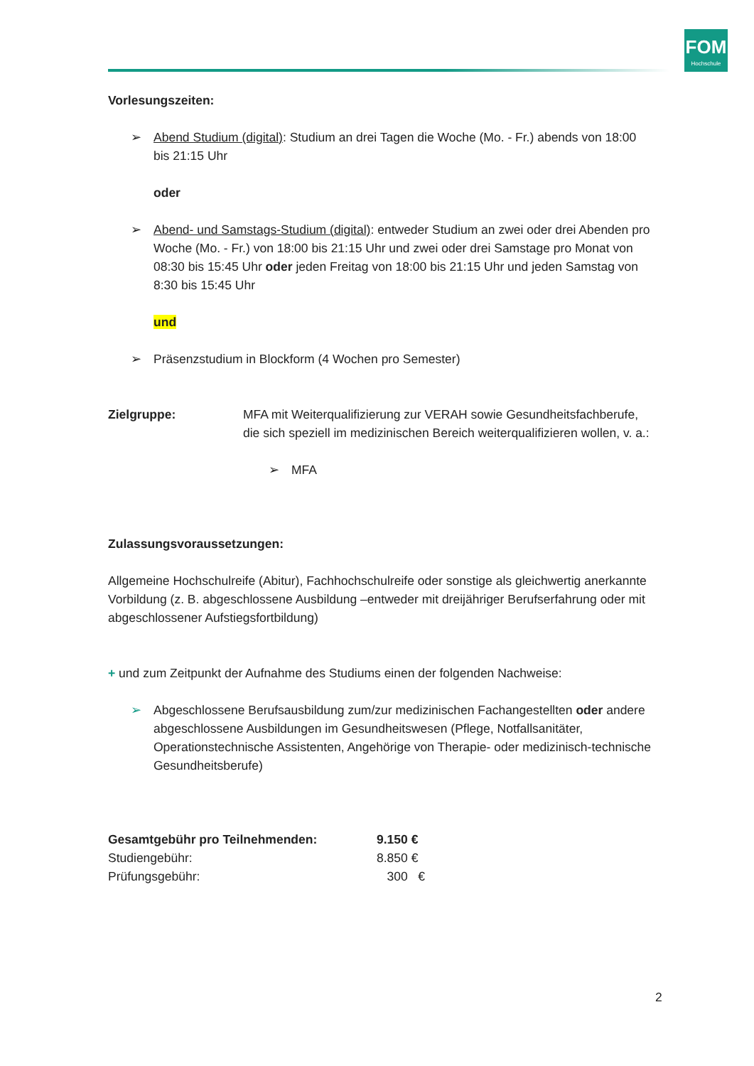FOM
Hochschule
Vorlesungszeiten:
➢ Abend Studium (digital): Studium an drei Tagen die Woche (Mo. - Fr.) abends von 18:00 bis 21:15 Uhr
oder
➢ Abend- und Samstags-Studium (digital): entweder Studium an zwei oder drei Abenden pro Woche (Mo. - Fr.) von 18:00 bis 21:15 Uhr und zwei oder drei Samstage pro Monat von 08:30 bis 15:45 Uhr oder jeden Freitag von 18:00 bis 21:15 Uhr und jeden Samstag von 8:30 bis 15:45 Uhr
und
➢ Präsenzstudium in Blockform (4 Wochen pro Semester)
Zielgruppe: MFA mit Weiterqualifizierung zur VERAH sowie Gesundheitsfachberufe, die sich speziell im medizinischen Bereich weiterqualifizieren wollen, v. a.:
➢ MFA
Zulassungsvoraussetzungen:
Allgemeine Hochschulreife (Abitur), Fachhochschulreife oder sonstige als gleichwertig anerkannte Vorbildung (z. B. abgeschlossene Ausbildung –entweder mit dreijähriger Berufserfahrung oder mit abgeschlossener Aufstiegsfortbildung)
+ und zum Zeitpunkt der Aufnahme des Studiums einen der folgenden Nachweise:
➢ Abgeschlossene Berufsausbildung zum/zur medizinischen Fachangestellten oder andere abgeschlossene Ausbildungen im Gesundheitswesen (Pflege, Notfallsanitäter, Operationstechnische Assistenten, Angehörige von Therapie- oder medizinisch-technische Gesundheitsberufe)
Gesamtgebühr pro Teilnehmenden: 9.150 €
Studiengebühr: 8.850 €
Prüfungsgebühr: 300 €
2